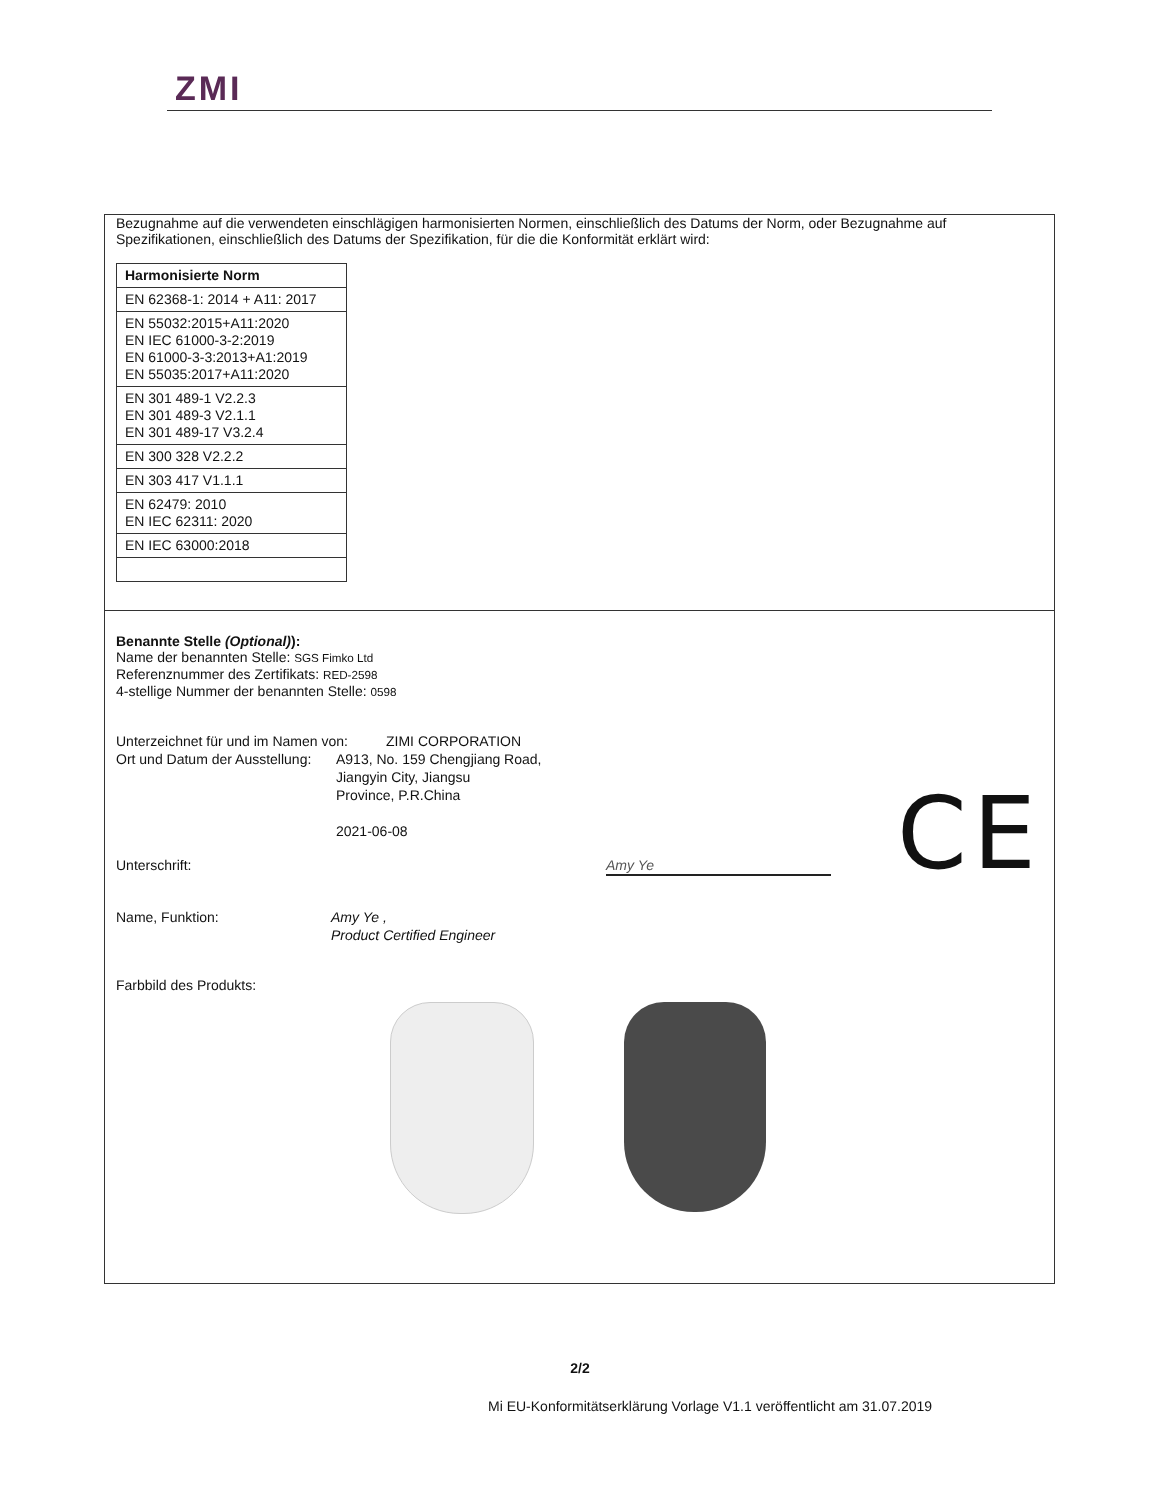ZMI
Bezugnahme auf die verwendeten einschlägigen harmonisierten Normen, einschließlich des Datums der Norm, oder Bezugnahme auf Spezifikationen, einschließlich des Datums der Spezifikation, für die die Konformität erklärt wird:
| Harmonisierte Norm |
| EN 62368-1: 2014 + A11: 2017 |
| EN 55032:2015+A11:2020 EN IEC 61000-3-2:2019 EN 61000-3-3:2013+A1:2019 EN 55035:2017+A11:2020 |
| EN 301 489-1 V2.2.3 EN 301 489-3 V2.1.1 EN 301 489-17 V3.2.4 |
| EN 300 328 V2.2.2 |
| EN 303 417 V1.1.1 |
| EN 62479: 2010 EN IEC 62311: 2020 |
| EN IEC 63000:2018 |
Benannte Stelle (Optional)):
Name der benannten Stelle: SGS Fimko Ltd
Referenznummer des Zertifikats: RED-2598
4-stellige Nummer der benannten Stelle: 0598
Unterzeichnet für und im Namen von: ZIMI CORPORATION
Ort und Datum der Ausstellung: A913, No. 159 Chengjiang Road,
Jiangyin City, Jiangsu
Province, P.R.China
2021-06-08
CE
Unterschrift: Amy Ye
Name, Funktion: Amy Ye ,
Product Certified Engineer
Farbbild des Produkts:
2/2
Mi EU-Konformitätserklärung Vorlage V1.1 veröffentlicht am 31.07.2019